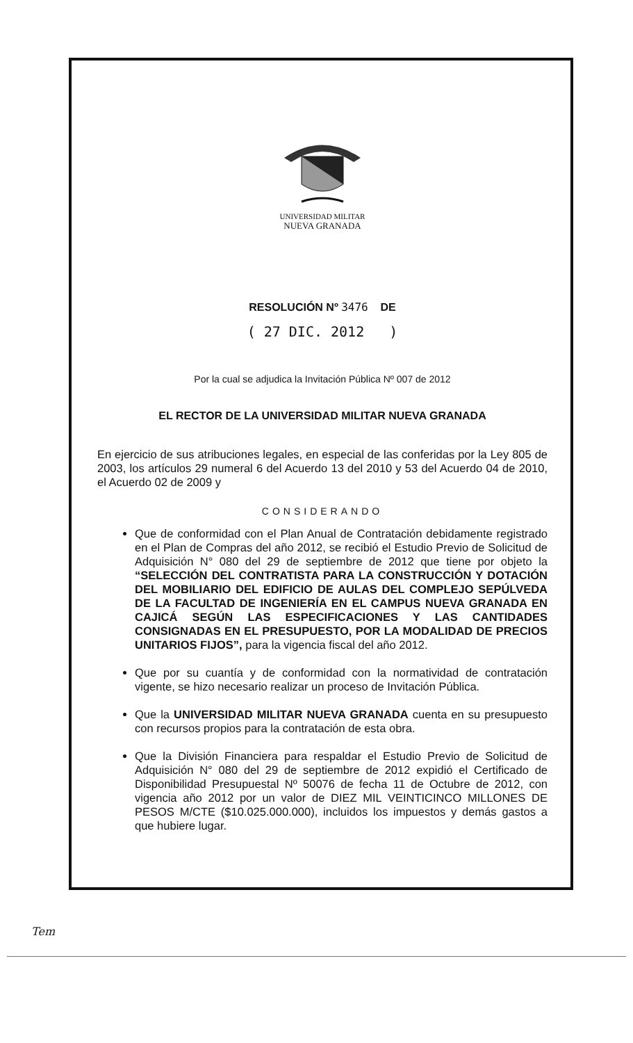UNIVERSIDAD MILITAR
NUEVA GRANADA
RESOLUCIÓN Nº 3476 DE
( 27 DIC. 2012 )
Por la cual se adjudica la Invitación Pública Nº 007 de 2012
EL RECTOR DE LA UNIVERSIDAD MILITAR NUEVA GRANADA
En ejercicio de sus atribuciones legales, en especial de las conferidas por la Ley 805 de 2003, los artículos 29 numeral 6 del Acuerdo 13 del 2010 y 53 del Acuerdo 04 de 2010, el Acuerdo 02 de 2009 y
CONSIDERANDO
Que de conformidad con el Plan Anual de Contratación debidamente registrado en el Plan de Compras del año 2012, se recibió el Estudio Previo de Solicitud de Adquisición N° 080 del 29 de septiembre de 2012 que tiene por objeto la “SELECCIÓN DEL CONTRATISTA PARA LA CONSTRUCCIÓN Y DOTACIÓN DEL MOBILIARIO DEL EDIFICIO DE AULAS DEL COMPLEJO SEPÚLVEDA DE LA FACULTAD DE INGENIERÍA EN EL CAMPUS NUEVA GRANADA EN CAJICÁ SEGÚN LAS ESPECIFICACIONES Y LAS CANTIDADES CONSIGNADAS EN EL PRESUPUESTO, POR LA MODALIDAD DE PRECIOS UNITARIOS FIJOS”, para la vigencia fiscal del año 2012.
Que por su cuantía y de conformidad con la normatividad de contratación vigente, se hizo necesario realizar un proceso de Invitación Pública.
Que la UNIVERSIDAD MILITAR NUEVA GRANADA cuenta en su presupuesto con recursos propios para la contratación de esta obra.
Que la División Financiera para respaldar el Estudio Previo de Solicitud de Adquisición N° 080 del 29 de septiembre de 2012 expidió el Certificado de Disponibilidad Presupuestal Nº 50076 de fecha 11 de Octubre de 2012, con vigencia año 2012 por un valor de DIEZ MIL VEINTICINCO MILLONES DE PESOS M/CTE ($10.025.000.000), incluidos los impuestos y demás gastos a que hubiere lugar.
Tem